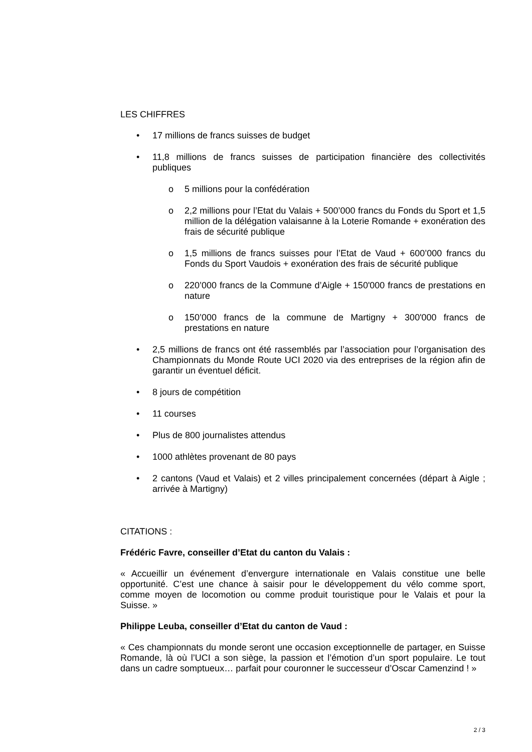LES CHIFFRES
• 17 millions de francs suisses de budget
• 11,8 millions de francs suisses de participation financière des collectivités publiques
o 5 millions pour la confédération
o 2,2 millions pour l’Etat du Valais + 500’000 francs du Fonds du Sport et 1,5 million de la délégation valaisanne à la Loterie Romande + exonération des frais de sécurité publique
o 1,5 millions de francs suisses pour l’Etat de Vaud + 600’000 francs du Fonds du Sport Vaudois + exonération des frais de sécurité publique
o 220’000 francs de la Commune d’Aigle + 150'000 francs de prestations en nature
o 150’000 francs de la commune de Martigny + 300'000 francs de prestations en nature
• 2,5 millions de francs ont été rassemblés par l’association pour l’organisation des Championnats du Monde Route UCI 2020 via des entreprises de la région afin de garantir un éventuel déficit.
• 8 jours de compétition
• 11 courses
• Plus de 800 journalistes attendus
• 1000 athlètes provenant de 80 pays
• 2 cantons (Vaud et Valais) et 2 villes principalement concernées (départ à Aigle ; arrivée à Martigny)
CITATIONS :
Frédéric Favre, conseiller d’Etat du canton du Valais :
« Accueillir un événement d’envergure internationale en Valais constitue une belle opportunité. C’est une chance à saisir pour le développement du vélo comme sport, comme moyen de locomotion ou comme produit touristique pour le Valais et pour la Suisse. »
Philippe Leuba, conseiller d’Etat du canton de Vaud :
« Ces championnats du monde seront une occasion exceptionnelle de partager, en Suisse Romande, là où l’UCI a son siège, la passion et l’émotion d’un sport populaire. Le tout dans un cadre somptueux… parfait pour couronner le successeur d’Oscar Camenzind ! »
2 / 3